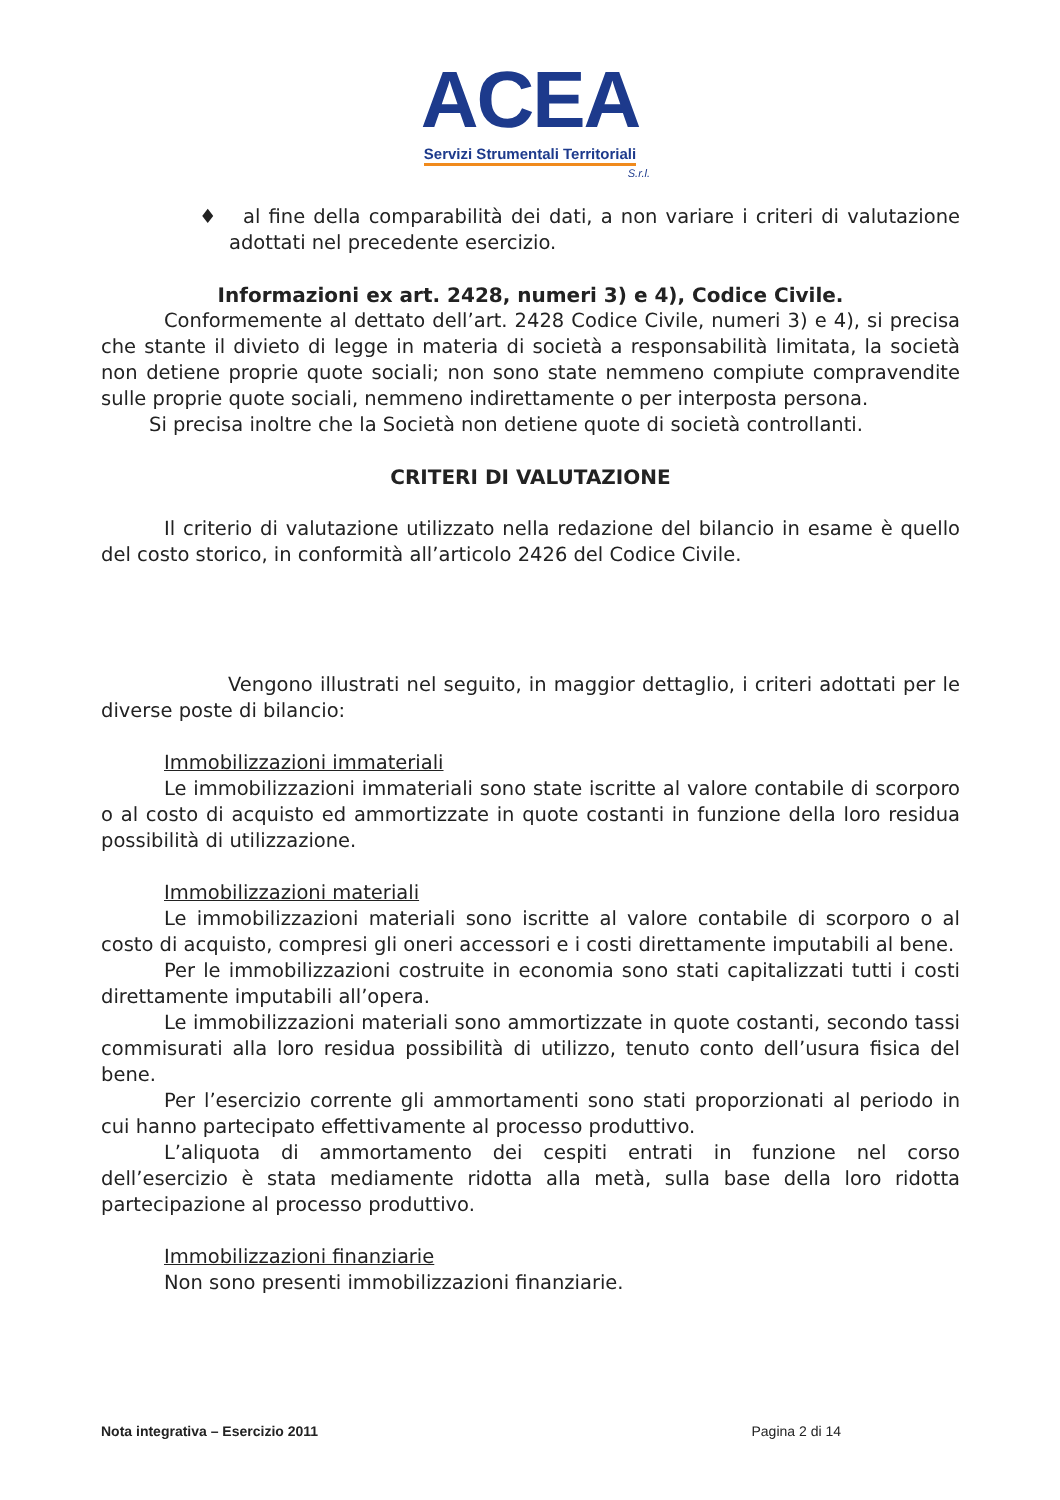ACEA
Servizi Strumentali Territoriali
S.r.l.
♦ al fine della comparabilità dei dati, a non variare i criteri di valutazione adottati nel precedente esercizio.
Informazioni ex art. 2428, numeri 3) e 4), Codice Civile.
Conformemente al dettato dell’art. 2428 Codice Civile, numeri 3) e 4), si precisa che stante il divieto di legge in materia di società a responsabilità limitata, la società non detiene proprie quote sociali; non sono state nemmeno compiute compravendite sulle proprie quote sociali, nemmeno indirettamente o per interposta persona.
Si precisa inoltre che la Società non detiene quote di società controllanti.
CRITERI DI VALUTAZIONE
Il criterio di valutazione utilizzato nella redazione del bilancio in esame è quello del costo storico, in conformità all’articolo 2426 del Codice Civile.
Vengono illustrati nel seguito, in maggior dettaglio, i criteri adottati per le diverse poste di bilancio:
Immobilizzazioni immateriali
Le immobilizzazioni immateriali sono state iscritte al valore contabile di scorporo o al costo di acquisto ed ammortizzate in quote costanti in funzione della loro residua possibilità di utilizzazione.
Immobilizzazioni materiali
Le immobilizzazioni materiali sono iscritte al valore contabile di scorporo o al costo di acquisto, compresi gli oneri accessori e i costi direttamente imputabili al bene.
Per le immobilizzazioni costruite in economia sono stati capitalizzati tutti i costi direttamente imputabili all’opera.
Le immobilizzazioni materiali sono ammortizzate in quote costanti, secondo tassi commisurati alla loro residua possibilità di utilizzo, tenuto conto dell’usura fisica del bene.
Per l’esercizio corrente gli ammortamenti sono stati proporzionati al periodo in cui hanno partecipato effettivamente al processo produttivo.
L’aliquota di ammortamento dei cespiti entrati in funzione nel corso dell’esercizio è stata mediamente ridotta alla metà, sulla base della loro ridotta partecipazione al processo produttivo.
Immobilizzazioni finanziarie
Non sono presenti immobilizzazioni finanziarie.
Nota integrativa – Esercizio 2011 Pagina 2 di 14